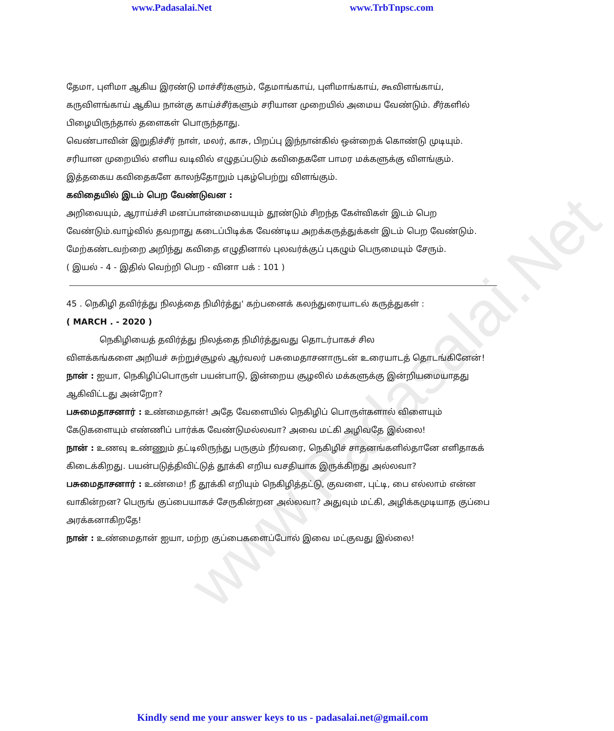www.Padasalai.Net
www.Padasalai.Net www.TrbTnpsc.com
தேமா, புளிமா ஆகிய இரண்டு மாச்சீர்களும், தேமாங்காய், புளிமாங்காய், கூவிளங்காய், கருவிளங்காய் ஆகிய நான்கு காய்ச்சீர்களும் சரியான முறையில் அமைய வேண்டும். சீர்களில் பிழையிருந்தால் தளைகள் பொருந்தாது.
வெண்பாவின் இறுதிச்சீர் நாள், மலர், காசு, பிறப்பு இந்நான்கில் ஒன்றைக் கொண்டு முடியும். சரியான முறையில் எளிய வடிவில் எழுதப்படும் கவிதைகளே பாமர மக்களுக்கு விளங்கும்.
இத்தகைய கவிதைகளே காலந்தோறும் புகழ்பெற்று விளங்கும்.
கவிதையில் இடம் பெற வேண்டுவன :
அறிவையும், ஆராய்ச்சி மனப்பான்மையையும் தூண்டும் சிறந்த கேள்விகள் இடம் பெற வேண்டும்.வாழ்வில் தவறாது கடைப்பிடிக்க வேண்டிய அறக்கருத்துக்கள் இடம் பெற வேண்டும். மேற்கண்டவற்றை அறிந்து கவிதை எழுதினால் புலவர்க்குப் புகழும் பெருமையும் சேரும்.
( இயல் - 4 - இதில் வெற்றி பெற - வினா பக் : 101 )
45 . நெகிழி தவிர்த்து நிலத்தை நிமிர்த்து' கற்பனைக் கலந்துரையாடல் கருத்துகள் :
( MARCH . - 2020 )
நெகிழியைத் தவிர்த்து நிலத்தை நிமிர்த்துவது தொடர்பாகச் சில
விளக்கங்களை அறியச் சுற்றுச்சூழல் ஆர்வலர் பசுமைதாசனாருடன் உரையாடத் தொடங்கினேன்!
நான் : ஐயா, நெகிழிப்பொருள் பயன்பாடு, இன்றைய சூழலில் மக்களுக்கு இன்றியமையாதது ஆகிவிட்டது அன்றோ?
பசுமைதாசனார் : உண்மைதான்! அதே வேளையில் நெகிழிப் பொருள்களால் விளையும் கேடுகளையும் எண்ணிப் பார்க்க வேண்டுமல்லவா? அவை மட்கி அழிவதே இல்லை!
நான் : உணவு உண்ணும் தட்டிலிருந்து பருகும் நீர்வரை, நெகிழிச் சாதனங்களில்தானே எளிதாகக் கிடைக்கிறது. பயன்படுத்திவிட்டுத் தூக்கி எறிய வசதியாக இருக்கிறது அல்லவா?
பசுமைதாசனார் : உண்மை! நீ தூக்கி எறியும் நெகிழித்தட்டு, குவளை, புட்டி, பை எல்லாம் என்ன வாகின்றன? பெருங் குப்பையாகச் சேருகின்றன அல்லவா? அதுவும் மட்கி, அழிக்கமுடியாத குப்பை அரக்கனாகிறதே!
நான் : உண்மைதான் ஐயா, மற்ற குப்பைகளைப்போல் இவை மட்குவது இல்லை!
Kindly send me your answer keys to us - padasalai.net@gmail.com